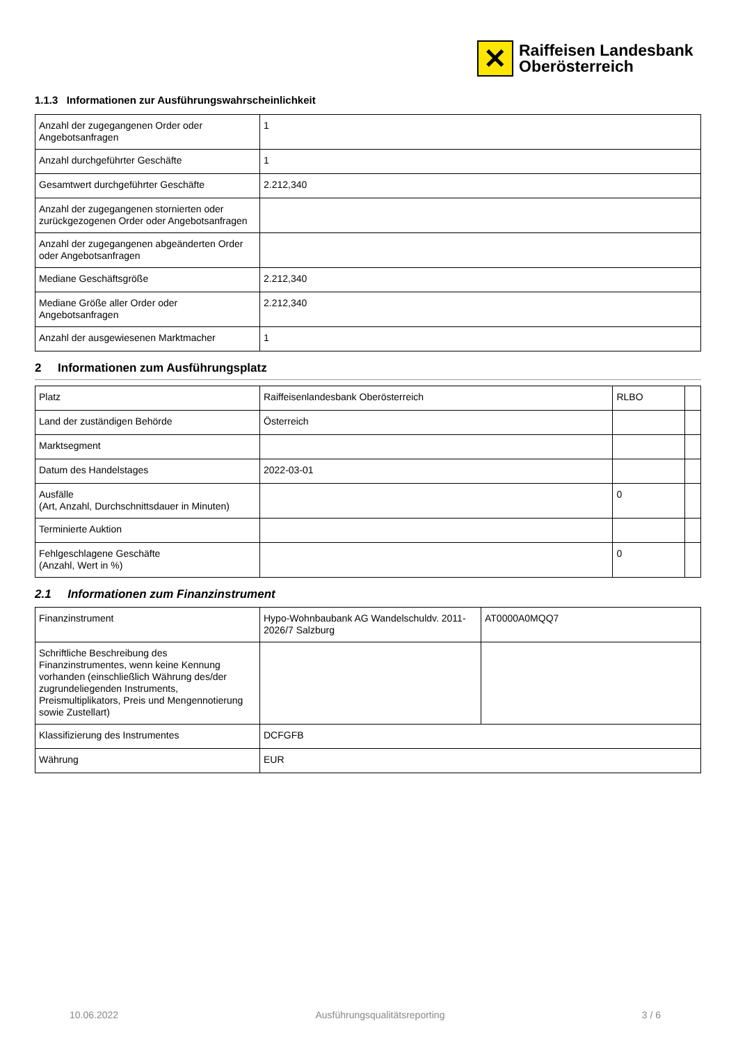✕
Raiffeisen Landesbank
Oberösterreich
1.1.3 Informationen zur Ausführungswahrscheinlichkeit
| Anzahl der zugegangenen Order oder Angebotsanfragen | 1 |
| Anzahl durchgeführter Geschäfte | 1 |
| Gesamtwert durchgeführter Geschäfte | 2.212,340 |
| Anzahl der zugegangenen stornierten oder zurückgezogenen Order oder Angebotsanfragen | |
| Anzahl der zugegangenen abgeänderten Order oder Angebotsanfragen | |
| Mediane Geschäftsgröße | 2.212,340 |
| Mediane Größe aller Order oder Angebotsanfragen | 2.212,340 |
| Anzahl der ausgewiesenen Marktmacher | 1 |
2 Informationen zum Ausführungsplatz
| Platz | Raiffeisenlandesbank Oberösterreich | RLBO | |
| Land der zuständigen Behörde | Österreich | | |
| Marktsegment | | | |
| Datum des Handelstages | 2022-03-01 | | |
| Ausfälle (Art, Anzahl, Durchschnittsdauer in Minuten) | | 0 | |
| Terminierte Auktion | | | |
| Fehlgeschlagene Geschäfte (Anzahl, Wert in %) | | 0 | |
2.1 Informationen zum Finanzinstrument
| Finanzinstrument | Hypo-Wohnbaubank AG Wandelschuldv. 2011-2026/7 Salzburg | AT0000A0MQQ7 |
| Schriftliche Beschreibung des Finanzinstrumentes, wenn keine Kennung vorhanden (einschließlich Währung des/der zugrundeliegenden Instruments, Preismultiplikators, Preis und Mengennotierung sowie Zustellart) | | |
| Klassifizierung des Instrumentes | DCFGFB | |
| Währung | EUR | |
10.06.2022 Ausführungsqualitätsreporting 3 / 6